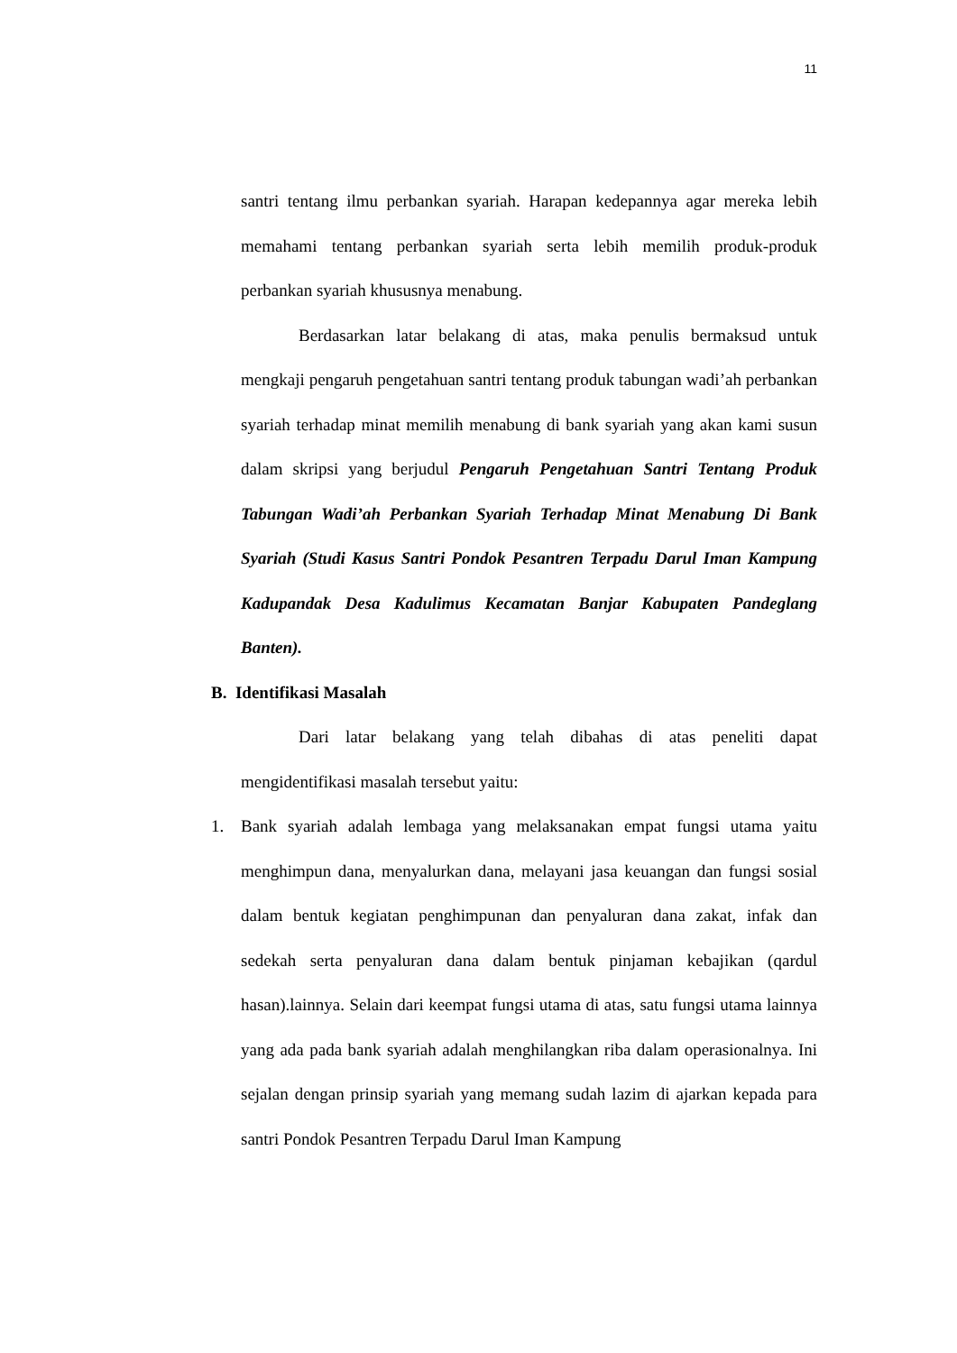11
santri tentang ilmu perbankan syariah. Harapan kedepannya agar mereka lebih memahami tentang perbankan syariah serta lebih memilih produk-produk perbankan syariah khususnya menabung.
Berdasarkan latar belakang di atas, maka penulis bermaksud untuk mengkaji pengaruh pengetahuan santri tentang produk tabungan wadi’ah perbankan syariah terhadap minat memilih menabung di bank syariah yang akan kami susun dalam skripsi yang berjudul Pengaruh Pengetahuan Santri Tentang Produk Tabungan Wadi’ah Perbankan Syariah Terhadap Minat Menabung Di Bank Syariah (Studi Kasus Santri Pondok Pesantren Terpadu Darul Iman Kampung Kadupandak Desa Kadulimus Kecamatan Banjar Kabupaten Pandeglang Banten).
B. Identifikasi Masalah
Dari latar belakang yang telah dibahas di atas peneliti dapat mengidentifikasi masalah tersebut yaitu:
1. Bank syariah adalah lembaga yang melaksanakan empat fungsi utama yaitu menghimpun dana, menyalurkan dana, melayani jasa keuangan dan fungsi sosial dalam bentuk kegiatan penghimpunan dan penyaluran dana zakat, infak dan sedekah serta penyaluran dana dalam bentuk pinjaman kebajikan (qardul hasan).lainnya. Selain dari keempat fungsi utama di atas, satu fungsi utama lainnya yang ada pada bank syariah adalah menghilangkan riba dalam operasionalnya. Ini sejalan dengan prinsip syariah yang memang sudah lazim di ajarkan kepada para santri Pondok Pesantren Terpadu Darul Iman Kampung